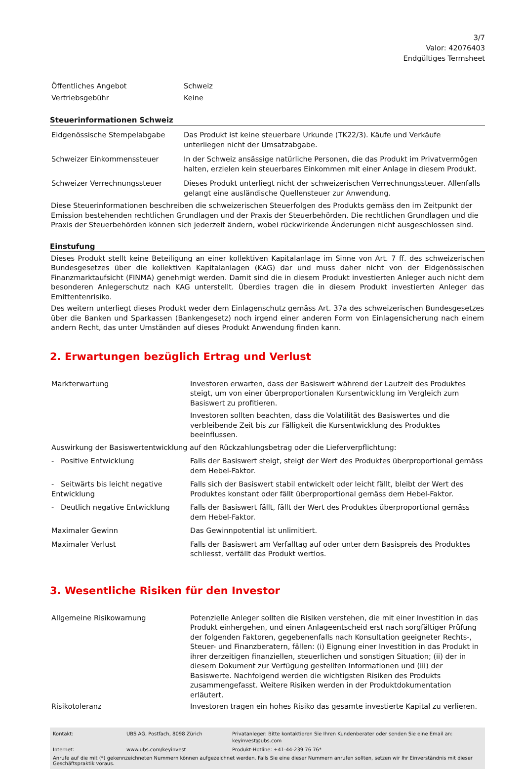3/7
Valor: 42076403
Endgültiges Termsheet
| Öffentliches Angebot | Schweiz |
| Vertriebsgebühr | Keine |
Steuerinformationen Schweiz
| Eidgenössische Stempelabgabe | Das Produkt ist keine steuerbare Urkunde (TK22/3). Käufe und Verkäufe unterliegen nicht der Umsatzabgabe. |
| Schweizer Einkommenssteuer | In der Schweiz ansässige natürliche Personen, die das Produkt im Privatvermögen halten, erzielen kein steuerbares Einkommen mit einer Anlage in diesem Produkt. |
| Schweizer Verrechnungssteuer | Dieses Produkt unterliegt nicht der schweizerischen Verrechnungssteuer. Allenfalls gelangt eine ausländische Quellensteuer zur Anwendung. |
Diese Steuerinformationen beschreiben die schweizerischen Steuerfolgen des Produkts gemäss den im Zeitpunkt der Emission bestehenden rechtlichen Grundlagen und der Praxis der Steuerbehörden. Die rechtlichen Grundlagen und die Praxis der Steuerbehörden können sich jederzeit ändern, wobei rückwirkende Änderungen nicht ausgeschlossen sind.
Einstufung
Dieses Produkt stellt keine Beteiligung an einer kollektiven Kapitalanlage im Sinne von Art. 7 ff. des schweizerischen Bundesgesetzes über die kollektiven Kapitalanlagen (KAG) dar und muss daher nicht von der Eidgenössischen Finanzmarktaufsicht (FINMA) genehmigt werden. Damit sind die in diesem Produkt investierten Anleger auch nicht dem besonderen Anlegerschutz nach KAG unterstellt. Überdies tragen die in diesem Produkt investierten Anleger das Emittentenrisiko.
Des weitern unterliegt dieses Produkt weder dem Einlagenschutz gemäss Art. 37a des schweizerischen Bundesgesetzes über die Banken und Sparkassen (Bankengesetz) noch irgend einer anderen Form von Einlagensicherung nach einem andern Recht, das unter Umständen auf dieses Produkt Anwendung finden kann.
2. Erwartungen bezüglich Ertrag und Verlust
| Markterwartung | Investoren erwarten, dass der Basiswert während der Laufzeit des Produktes steigt, um von einer überproportionalen Kursentwicklung im Vergleich zum Basiswert zu profitieren. Investoren sollten beachten, dass die Volatilität des Basiswertes und die verbleibende Zeit bis zur Fälligkeit die Kursentwicklung des Produktes beeinflussen. |
| Auswirkung der Basiswertentwicklung auf den Rückzahlungsbetrag oder die Lieferverpflichtung: | |
| - Positive Entwicklung | Falls der Basiswert steigt, steigt der Wert des Produktes überproportional gemäss dem Hebel-Faktor. |
| - Seitwärts bis leicht negative Entwicklung | Falls sich der Basiswert stabil entwickelt oder leicht fällt, bleibt der Wert des Produktes konstant oder fällt überproportional gemäss dem Hebel-Faktor. |
| - Deutlich negative Entwicklung | Falls der Basiswert fällt, fällt der Wert des Produktes überproportional gemäss dem Hebel-Faktor. |
| Maximaler Gewinn | Das Gewinnpotential ist unlimitiert. |
| Maximaler Verlust | Falls der Basiswert am Verfalltag auf oder unter dem Basispreis des Produktes schliesst, verfällt das Produkt wertlos. |
3. Wesentliche Risiken für den Investor
| Allgemeine Risikowarnung | Potenzielle Anleger sollten die Risiken verstehen, die mit einer Investition in das Produkt einhergehen, und einen Anlageentscheid erst nach sorgfältiger Prüfung der folgenden Faktoren, gegebenenfalls nach Konsultation geeigneter Rechts-, Steuer- und Finanzberatern, fällen: (i) Eignung einer Investition in das Produkt in ihrer derzeitigen finanziellen, steuerlichen und sonstigen Situation; (ii) der in diesem Dokument zur Verfügung gestellten Informationen und (iii) der Basiswerte. Nachfolgend werden die wichtigsten Risiken des Produkts zusammengefasst. Weitere Risiken werden in der Produktdokumentation erläutert. |
| Risikotoleranz | Investoren tragen ein hohes Risiko das gesamte investierte Kapital zu verlieren. |
| Kontakt: | UBS AG, Postfach, 8098 Zürich | Privatanleger: Bitte kontaktieren Sie Ihren Kundenberater oder senden Sie eine Email an: keyinvest@ubs.com |
| Internet: | www.ubs.com/keyinvest | Produkt-Hotline: +41-44-239 76 76* |
| Anrufe auf die mit (*) gekennzeichneten Nummern können aufgezeichnet werden. Falls Sie eine dieser Nummern anrufen sollten, setzen wir Ihr Einverständnis mit dieser Geschäftspraktik voraus. | | |